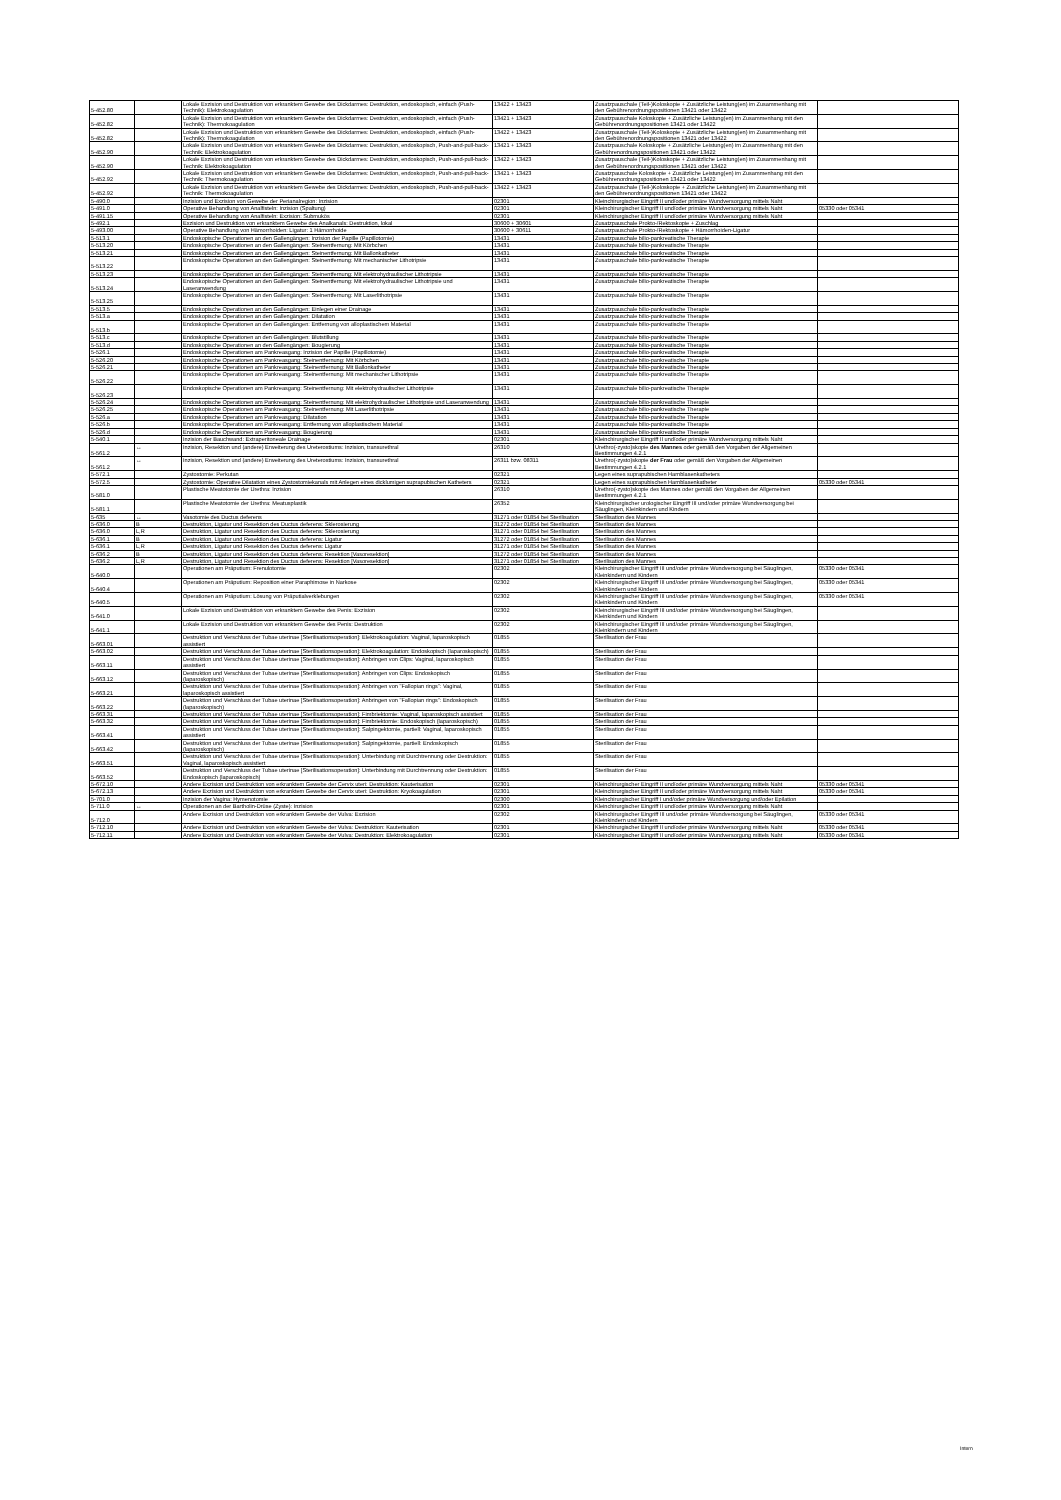| 5-452.80 | | Lokale Exzision und Destruktion von erkranktem Gewebe des Dickdarmes: Destruktion, endoskopisch, einfach (Push-Technik): Elektrokoagulation | 13422 + 13423 | Zusatzpauschale (Teil-)Koloskopie + Zusätzliche Leistung(en) im Zusammenhang mit den Gebührenordnungspositionen 13421 oder 13422 | |
| 5-452.82 | | Lokale Exzision und Destruktion von erkranktem Gewebe des Dickdarmes: Destruktion, endoskopisch, einfach (Push-Technik): Thermokoagulation | 13421 + 13423 | Zusatzpauschale Koloskopie + Zusätzliche Leistung(en) im Zusammenhang mit den Gebührenordnungspositionen 13421 oder 13422 | |
| 5-452.82 | | Lokale Exzision und Destruktion von erkranktem Gewebe des Dickdarmes: Destruktion, endoskopisch, einfach (Push-Technik): Thermokoagulation | 13422 + 13423 | Zusatzpauschale (Teil-)Koloskopie + Zusätzliche Leistung(en) im Zusammenhang mit den Gebührenordnungspositionen 13421 oder 13422 | |
| 5-452.90 | | Lokale Exzision und Destruktion von erkranktem Gewebe des Dickdarmes: Destruktion, endoskopisch, Push-and-pull-back-Technik: Elektrokoagulation | 13421 + 13423 | Zusatzpauschale Koloskopie + Zusätzliche Leistung(en) im Zusammenhang mit den Gebührenordnungspositionen 13421 oder 13422 | |
| 5-452.90 | | Lokale Exzision und Destruktion von erkranktem Gewebe des Dickdarmes: Destruktion, endoskopisch, Push-and-pull-back-Technik: Elektrokoagulation | 13422 + 13423 | Zusatzpauschale (Teil-)Koloskopie + Zusätzliche Leistung(en) im Zusammenhang mit den Gebührenordnungspositionen 13421 oder 13422 | |
| 5-452.92 | | Lokale Exzision und Destruktion von erkranktem Gewebe des Dickdarmes: Destruktion, endoskopisch, Push-and-pull-back-Technik: Thermokoagulation | 13421 + 13423 | Zusatzpauschale Koloskopie + Zusätzliche Leistung(en) im Zusammenhang mit den Gebührenordnungspositionen 13421 oder 13422 | |
| 5-452.92 | | Lokale Exzision und Destruktion von erkranktem Gewebe des Dickdarmes: Destruktion, endoskopisch, Push-and-pull-back-Technik: Thermokoagulation | 13422 + 13423 | Zusatzpauschale (Teil-)Koloskopie + Zusätzliche Leistung(en) im Zusammenhang mit den Gebührenordnungspositionen 13421 oder 13422 | |
| 5-490.0 | | Inzision und Exzision von Gewebe der Perianalregion: Inzision | 02301 | Kleinchirurgischer Eingriff II und/oder primäre Wundversorgung mittels Naht | |
| 5-491.0 | | Operative Behandlung von Analfisteln: Inzision (Spaltung) | 02301 | Kleinchirurgischer Eingriff II und/oder primäre Wundversorgung mittels Naht | 05330 oder 05341 |
| 5-491.15 | | Operative Behandlung von Analfisteln: Exzision: Submukös | 02301 | Kleinchirurgischer Eingriff II und/oder primäre Wundversorgung mittels Naht | |
| 5-492.1 | | Exzision und Destruktion von erkranktem Gewebe des Analkanals: Destruktion, lokal | 30600 + 30601 | Zusatzpauschale Prokto-/Rektoskopie + Zuschlag | |
| 5-493.00 | | Operative Behandlung von Hämorrhoiden: Ligatur: 1 Hämorrhoide | 30600 + 30611 | Zusatzpauschale Prokto-/Rektoskopie + Hämorrhoiden-Ligatur | |
| 5-513.1 | | Endoskopische Operationen an den Gallengängen: Inzision der Papille (Papillotomie) | 13431 | Zusatzpauschale bilio-pankreatische Therapie | |
| 5-513.20 | | Endoskopische Operationen an den Gallengängen: Steinentfernung: Mit Körbchen | 13431 | Zusatzpauschale bilio-pankreatische Therapie | |
| 5-513.21 | | Endoskopische Operationen an den Gallengängen: Steinentfernung: Mit Ballonkatheter | 13431 | Zusatzpauschale bilio-pankreatische Therapie | |
| 5-513.22 | | Endoskopische Operationen an den Gallengängen: Steinentfernung: Mit mechanischer Lithotripsie | 13431 | Zusatzpauschale bilio-pankreatische Therapie | |
| 5-513.23 | | Endoskopische Operationen an den Gallengängen: Steinentfernung: Mit elektrohydraulischer Lithotripsie | 13431 | Zusatzpauschale bilio-pankreatische Therapie | |
| 5-513.24 | | Endoskopische Operationen an den Gallengängen: Steinentfernung: Mit elektrohydraulischer Lithotripsie und Laseranwendung | 13431 | Zusatzpauschale bilio-pankreatische Therapie | |
| 5-513.25 | | Endoskopische Operationen an den Gallengängen: Steinentfernung: Mit Laserlithotripsie | 13431 | Zusatzpauschale bilio-pankreatische Therapie | |
| 5-513.5 | | Endoskopische Operationen an den Gallengängen: Einlegen einer Drainage | 13431 | Zusatzpauschale bilio-pankreatische Therapie | |
| 5-513.a | | Endoskopische Operationen an den Gallengängen: Dilatation | 13431 | Zusatzpauschale bilio-pankreatische Therapie | |
| 5-513.b | | Endoskopische Operationen an den Gallengängen: Entfernung von alloplastischem Material | 13431 | Zusatzpauschale bilio-pankreatische Therapie | |
| 5-513.c | | Endoskopische Operationen an den Gallengängen: Blutstillung | 13431 | Zusatzpauschale bilio-pankreatische Therapie | |
| 5-513.d | | Endoskopische Operationen an den Gallengängen: Bougierung | 13431 | Zusatzpauschale bilio-pankreatische Therapie | |
| 5-526.1 | | Endoskopische Operationen am Pankreasgang: Inzision der Papille (Papillotomie) | 13431 | Zusatzpauschale bilio-pankreatische Therapie | |
| 5-526.20 | | Endoskopische Operationen am Pankreasgang: Steinentfernung: Mit Körbchen | 13431 | Zusatzpauschale bilio-pankreatische Therapie | |
| 5-526.21 | | Endoskopische Operationen am Pankreasgang: Steinentfernung: Mit Ballonkatheter | 13431 | Zusatzpauschale bilio-pankreatische Therapie | |
| 5-526.22 | | Endoskopische Operationen am Pankreasgang: Steinentfernung: Mit mechanischer Lithotripsie | 13431 | Zusatzpauschale bilio-pankreatische Therapie | |
| 5-526.23 | | Endoskopische Operationen am Pankreasgang: Steinentfernung: Mit elektrohydraulischer Lithotripsie | 13431 | Zusatzpauschale bilio-pankreatische Therapie | |
| 5-526.24 | | Endoskopische Operationen am Pankreasgang: Steinentfernung: Mit elektrohydraulischer Lithotripsie und Laseranwendung | 13431 | Zusatzpauschale bilio-pankreatische Therapie | |
| 5-526.25 | | Endoskopische Operationen am Pankreasgang: Steinentfernung: Mit Laserlithotripsie | 13431 | Zusatzpauschale bilio-pankreatische Therapie | |
| 5-526.a | | Endoskopische Operationen am Pankreasgang: Dilatation | 13431 | Zusatzpauschale bilio-pankreatische Therapie | |
| 5-526.b | | Endoskopische Operationen am Pankreasgang: Entfernung von alloplastischem Material | 13431 | Zusatzpauschale bilio-pankreatische Therapie | |
| 5-526.d | | Endoskopische Operationen am Pankreasgang: Bougierung | 13431 | Zusatzpauschale bilio-pankreatische Therapie | |
| 5-540.1 | | Inzision der Bauchwand: Extraperitoneale Drainage | 02301 | Kleinchirurgischer Eingriff II und/oder primäre Wundversorgung mittels Naht | |
| 5-561.2 | ↔ | Inzision, Resektion und (andere) Erweiterung des Ureterostiums: Inzision, transurethral | 26310 | Urethro(-zysto)skopie des Mannes oder gemäß den Vorgaben der Allgemeinen Bestimmungen 4.2.1 | |
| 5-561.2 | ↔ | Inzision, Resektion und (andere) Erweiterung des Ureterostiums: Inzision, transurethral | 26311 bzw. 08311 | Urethro(-zysto)skopie der Frau oder gemäß den Vorgaben der Allgemeinen Bestimmungen 4.2.1 | |
| 5-572.1 | | Zystostomie: Perkutan | 02321 | Legen eines suprapubischen Harnblasenkatheters | |
| 5-572.5 | | Zystostomie: Operative Dilatation eines Zystostomiekanals mit Anlegen eines dicklumigen suprapubischen Katheters | 02321 | Legen eines suprapubischen Harnblasenkatheter | 05330 oder 05341 |
| 5-581.0 | | Plastische Meatotomie der Urethra: Inzision | 26310 | Urethro(-zysto)skopie des Mannes oder gemäß den Vorgaben der Allgemeinen Bestimmungen 4.2.1 | |
| 5-581.1 | | Plastische Meatotomie der Urethra: Meatusplastik | 26352 | Kleinchirurgischer urologischer Eingriff III und/oder primäre Wundversorgung bei Säuglingen, Kleinkindern und Kindern | |
| 5-635 | ↔ | Vasotomie des Ductus deferens | 31271 oder 01854 bei Sterilisation | Sterilisation des Mannes | |
| 5-636.0 | B | Destruktion, Ligatur und Resektion des Ductus deferens: Sklerosierung | 31272 oder 01854 bei Sterilisation | Sterilisation des Mannes | |
| 5-636.0 | L,R | Destruktion, Ligatur und Resektion des Ductus deferens: Sklerosierung | 31271 oder 01854 bei Sterilisation | Sterilisation des Mannes | |
| 5-636.1 | B | Destruktion, Ligatur und Resektion des Ductus deferens: Ligatur | 31272 oder 01854 bei Sterilisation | Sterilisation des Mannes | |
| 5-636.1 | L,R | Destruktion, Ligatur und Resektion des Ductus deferens: Ligatur | 31271 oder 01854 bei Sterilisation | Sterilisation des Mannes | |
| 5-636.2 | B | Destruktion, Ligatur und Resektion des Ductus deferens: Resektion [Vasoresektion] | 31272 oder 01854 bei Sterilisation | Sterilisation des Mannes | |
| 5-636.2 | L,R | Destruktion, Ligatur und Resektion des Ductus deferens: Resektion [Vasoresektion] | 31271 oder 01854 bei Sterilisation | Sterilisation des Mannes | |
| 5-640.0 | | Operationen am Präputium: Frenulotomie | 02302 | Kleinchirurgischer Eingriff III und/oder primäre Wundversorgung bei Säuglingen, Kleinkindern und Kindern | 05330 oder 05341 |
| 5-640.4 | | Operationen am Präputium: Reposition einer Paraphimose in Narkose | 02302 | Kleinchirurgischer Eingriff III und/oder primäre Wundversorgung bei Säuglingen, Kleinkindern und Kindern | 05330 oder 05341 |
| 5-640.5 | | Operationen am Präputium: Lösung von Präputialverklebungen | 02302 | Kleinchirurgischer Eingriff III und/oder primäre Wundversorgung bei Säuglingen, Kleinkindern und Kindern | 05330 oder 05341 |
| 5-641.0 | | Lokale Exzision und Destruktion von erkranktem Gewebe des Penis: Exzision | 02302 | Kleinchirurgischer Eingriff III und/oder primäre Wundversorgung bei Säuglingen, Kleinkindern und Kindern | |
| 5-641.1 | | Lokale Exzision und Destruktion von erkranktem Gewebe des Penis: Destruktion | 02302 | Kleinchirurgischer Eingriff III und/oder primäre Wundversorgung bei Säuglingen, Kleinkindern und Kindern | |
| 5-663.01 | | Destruktion und Verschluss der Tubae uterinae [Sterilisationsoperation]: Elektrokoagulation: Vaginal, laparoskopisch assistiert | 01855 | Sterilisation der Frau | |
| 5-663.02 | | Destruktion und Verschluss der Tubae uterinae [Sterilisationsoperation]: Elektrokoagulation: Endoskopisch (laparoskopisch) | 01855 | Sterilisation der Frau | |
| 5-663.11 | | Destruktion und Verschluss der Tubae uterinae [Sterilisationsoperation]: Anbringen von Clips: Vaginal, laparoskopisch assistiert | 01855 | Sterilisation der Frau | |
| 5-663.12 | | Destruktion und Verschluss der Tubae uterinae [Sterilisationsoperation]: Anbringen von Clips: Endoskopisch (laparoskopisch) | 01855 | Sterilisation der Frau | |
| 5-663.21 | | Destruktion und Verschluss der Tubae uterinae [Sterilisationsoperation]: Anbringen von "Fallopian rings": Vaginal, laparoskopisch assistiert | 01855 | Sterilisation der Frau | |
| 5-663.22 | | Destruktion und Verschluss der Tubae uterinae [Sterilisationsoperation]: Anbringen von "Fallopian rings": Endoskopisch (laparoskopisch) | 01855 | Sterilisation der Frau | |
| 5-663.31 | | Destruktion und Verschluss der Tubae uterinae [Sterilisationsoperation]: Fimbriektomie: Vaginal, laparoskopisch assistiert | 01855 | Sterilisation der Frau | |
| 5-663.32 | | Destruktion und Verschluss der Tubae uterinae [Sterilisationsoperation]: Fimbriektomie: Endoskopisch (laparoskopisch) | 01855 | Sterilisation der Frau | |
| 5-663.41 | | Destruktion und Verschluss der Tubae uterinae [Sterilisationsoperation]: Salpingektomie, partiell: Vaginal, laparoskopisch assistiert | 01855 | Sterilisation der Frau | |
| 5-663.42 | | Destruktion und Verschluss der Tubae uterinae [Sterilisationsoperation]: Salpingektomie, partiell: Endoskopisch (laparoskopisch) | 01855 | Sterilisation der Frau | |
| 5-663.51 | | Destruktion und Verschluss der Tubae uterinae [Sterilisationsoperation]: Unterbindung mit Durchtrennung oder Destruktion: Vaginal, laparoskopisch assistiert | 01855 | Sterilisation der Frau | |
| 5-663.52 | | Destruktion und Verschluss der Tubae uterinae [Sterilisationsoperation]: Unterbindung mit Durchtrennung oder Destruktion: Endoskopisch (laparoskopisch) | 01855 | Sterilisation der Frau | |
| 5-672.10 | | Andere Exzision und Destruktion von erkranktem Gewebe der Cervix uteri: Destruktion: Kauterisation | 02301 | Kleinchirurgischer Eingriff II und/oder primäre Wundversorgung mittels Naht | 05330 oder 05341 |
| 5-672.13 | | Andere Exzision und Destruktion von erkranktem Gewebe der Cervix uteri: Destruktion: Kryokoagulation | 02301 | Kleinchirurgischer Eingriff II und/oder primäre Wundversorgung mittels Naht | 05330 oder 05341 |
| 5-701.0 | | Inzision der Vagina: Hymenotomie | 02300 | Kleinchirurgischer Eingriff I und/oder primäre Wundversorgung und/oder Epilation | |
| 5-711.0 | ↔ | Operationen an der Bartholin-Drüse (Zyste): Inzision | 02301 | Kleinchirurgischer Eingriff II und/oder primäre Wundversorgung mittels Naht | |
| 5-712.0 | | Andere Exzision und Destruktion von erkranktem Gewebe der Vulva: Exzision | 02302 | Kleinchirurgischer Eingriff III und/oder primäre Wundversorgung bei Säuglingen, Kleinkindern und Kindern | 05330 oder 05341 |
| 5-712.10 | | Andere Exzision und Destruktion von erkranktem Gewebe der Vulva: Destruktion: Kauterisation | 02301 | Kleinchirurgischer Eingriff II und/oder primäre Wundversorgung mittels Naht | 05330 oder 05341 |
| 5-712.11 | | Andere Exzision und Destruktion von erkranktem Gewebe der Vulva: Destruktion: Elektrokoagulation | 02301 | Kleinchirurgischer Eingriff II und/oder primäre Wundversorgung mittels Naht | 05330 oder 05341 |
Intern